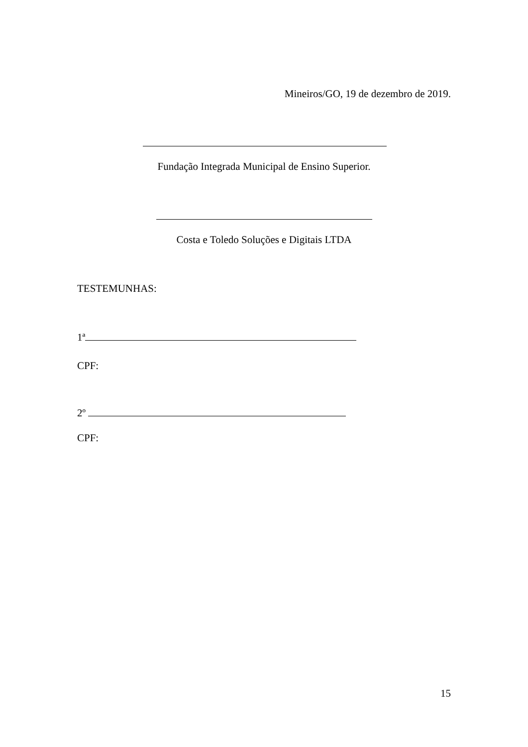Mineiros/GO, 19 de dezembro de 2019.
Fundação Integrada Municipal de Ensino Superior.
Costa e Toledo Soluções e Digitais LTDA
TESTEMUNHAS:
1ª
CPF:
2º
CPF:
15